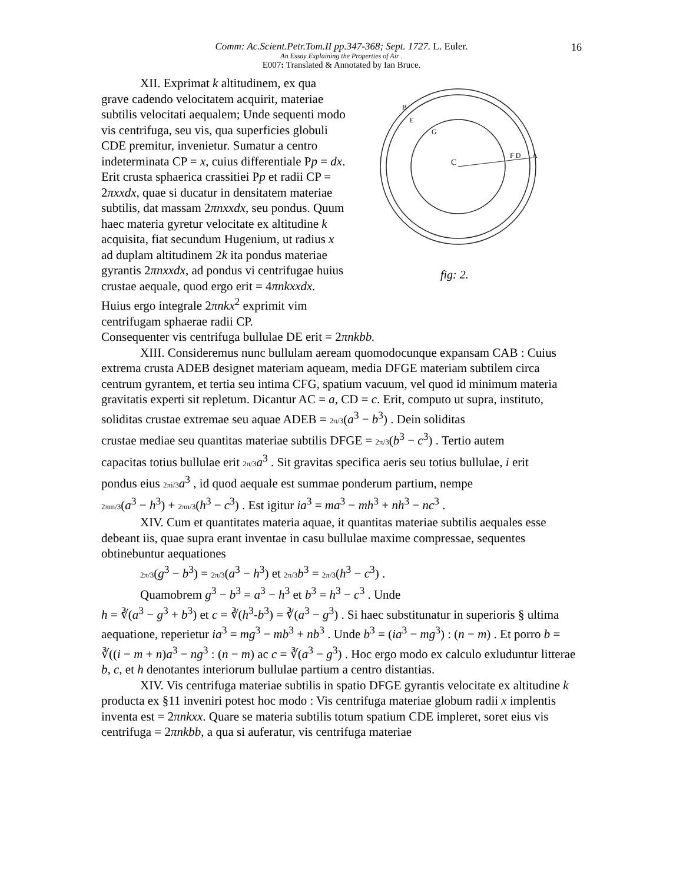16
Comm: Ac.Scient.Petr.Tom.II pp.347-368; Sept. 1727. L. Euler.
An Essay Explaining the Properties of Air .
E007: Translated & Annotated by Ian Bruce.
XII. Exprimat k altitudinem, ex qua grave cadendo velocitatem acquirit, materiae subtilis velocitati aequalem; Unde sequenti modo vis centrifuga, seu vis, qua superficies globuli CDE premitur, invenietur. Sumatur a centro indeterminata CP = x, cuius differentiale Pp = dx. Erit crusta sphaerica crassitiei Pp et radii CP = 2πxxdx, quae si ducatur in densitatem materiae subtilis, dat massam 2πnxxdx, seu pondus. Quum haec materia gyretur velocitate ex altitudine k acquisita, fiat secundum Hugenium, ut radius x ad duplam altitudinem 2k ita pondus materiae gyrantis 2πnxxdx, ad pondus vi centrifugae huius crustae aequale, quod ergo erit = 4πnkxxdx. Huius ergo integrale 2πnkx<sup>2</sup> exprimit vim centrifugam sphaerae radii CP.
C
F D
A
G
B
E
fig: 2.
Consequenter vis centrifuga bullulae DE erit = 2πnkbb.
XIII. Consideremus nunc bullulam aeream quomodocunque expansam CAB : Cuius extrema crusta ADEB designet materiam aqueam, media DFGE materiam subtilem circa centrum gyrantem, et tertia seu intima CFG, spatium vacuum, vel quod id minimum materia gravitatis experti sit repletum. Dicantur AC = a, CD = c. Erit, computo ut supra, instituto, soliditas crustae extremae seu aquae ADEB = 2π/3(a<sup>3</sup> − b<sup>3</sup>) . Dein soliditas
crustae mediae seu quantitas materiae subtilis DFGE = 2π/3(b<sup>3</sup> − c<sup>3</sup>) . Tertio autem
capacitas totius bullulae erit 2π/3 a<sup>3</sup> . Sit gravitas specifica aeris seu totius bullulae, i erit
pondus eius 2πi/3 a<sup>3</sup> , id quod aequale est summae ponderum partium, nempe
2πm/3(a<sup>3</sup> − h<sup>3</sup>) + 2πn/3(h<sup>3</sup> − c<sup>3</sup>) . Est igitur ia<sup>3</sup> = ma<sup>3</sup> − mh<sup>3</sup> + nh<sup>3</sup> − nc<sup>3</sup> .
XIV. Cum et quantitates materia aquae, it quantitas materiae subtilis aequales esse debeant iis, quae supra erant inventae in casu bullulae maxime compressae, sequentes obtinebuntur aequationes
2π/3(g<sup>3</sup> − b<sup>3</sup>) = 2π/3(a<sup>3</sup> − h<sup>3</sup>) et 2π/3 b<sup>3</sup> = 2π/3(h<sup>3</sup> − c<sup>3</sup>) .
Quamobrem g<sup>3</sup> − b<sup>3</sup> = a<sup>3</sup> − h<sup>3</sup> et b<sup>3</sup> = h<sup>3</sup> − c<sup>3</sup> . Unde
h = ∛(a<sup>3</sup> − g<sup>3</sup> + b<sup>3</sup>) et c = ∛(h<sup>3</sup>-b<sup>3</sup>) = ∛(a<sup>3</sup> − g<sup>3</sup>) . Si haec substitunatur in superioris § ultima aequatione, reperietur ia<sup>3</sup> = mg<sup>3</sup> − mb<sup>3</sup> + nb<sup>3</sup> . Unde b<sup>3</sup> = (ia<sup>3</sup> − mg<sup>3</sup>) : (n − m) . Et porro b = ∛((i − m + n)a<sup>3</sup> − ng<sup>3</sup> : (n − m) ac c = ∛(a<sup>3</sup> − g<sup>3</sup>) . Hoc ergo modo ex calculo exluduntur litterae b, c, et h denotantes interiorum bullulae partium a centro distantias.
XIV. Vis centrifuga materiae subtilis in spatio DFGE gyrantis velocitate ex altitudine k producta ex §11 inveniri potest hoc modo : Vis centrifuga materiae globum radii x implentis inventa est = 2πnkxx. Quare se materia subtilis totum spatium CDE impleret, soret eius vis centrifuga = 2πnkbb, a qua si auferatur, vis centrifuga materiae